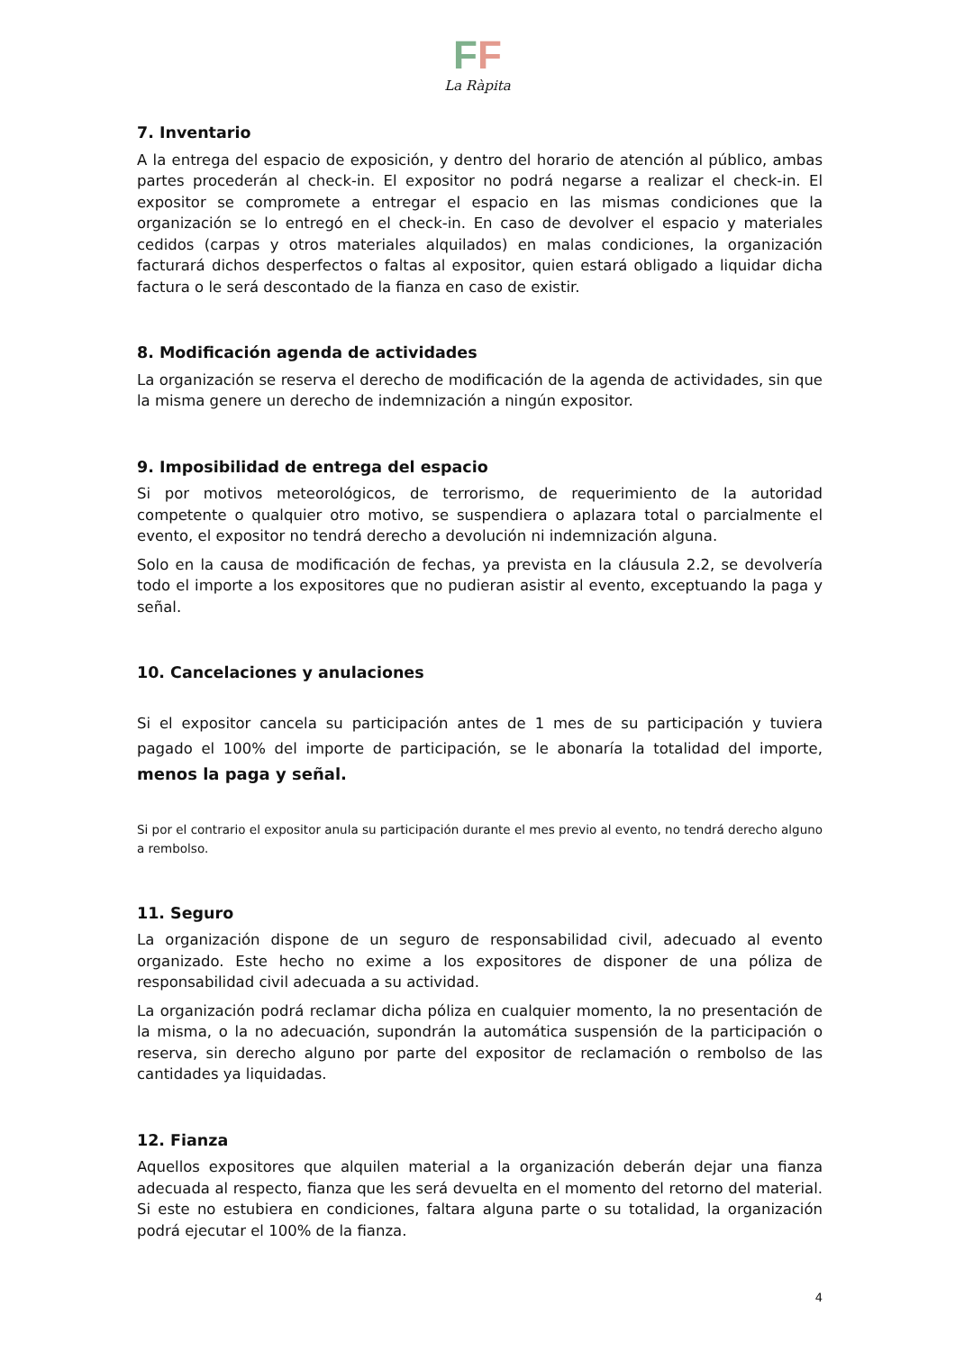FF
La Ràpita
7. Inventario
A la entrega del espacio de exposición, y dentro del horario de atención al público, ambas partes procederán al check-in. El expositor no podrá negarse a realizar el check-in. El expositor se compromete a entregar el espacio en las mismas condiciones que la organización se lo entregó en el check-in. En caso de devolver el espacio y materiales cedidos (carpas y otros materiales alquilados) en malas condiciones, la organización facturará dichos desperfectos o faltas al expositor, quien estará obligado a liquidar dicha factura o le será descontado de la fianza en caso de existir.
8. Modificación agenda de actividades
La organización se reserva el derecho de modificación de la agenda de actividades, sin que la misma genere un derecho de indemnización a ningún expositor.
9. Imposibilidad de entrega del espacio
Si por motivos meteorológicos, de terrorismo, de requerimiento de la autoridad competente o qualquier otro motivo, se suspendiera o aplazara total o parcialmente el evento, el expositor no tendrá derecho a devolución ni indemnización alguna.
Solo en la causa de modificación de fechas, ya prevista en la cláusula 2.2, se devolvería todo el importe a los expositores que no pudieran asistir al evento, exceptuando la paga y señal.
10. Cancelaciones y anulaciones
Si el expositor cancela su participación antes de 1 mes de su participación y tuviera pagado el 100% del importe de participación, se le abonaría la totalidad del importe, menos la paga y señal.
Si por el contrario el expositor anula su participación durante el mes previo al evento, no tendrá derecho alguno a rembolso.
11. Seguro
La organización dispone de un seguro de responsabilidad civil, adecuado al evento organizado. Este hecho no exime a los expositores de disponer de una póliza de responsabilidad civil adecuada a su actividad.
La organización podrá reclamar dicha póliza en cualquier momento, la no presentación de la misma, o la no adecuación, supondrán la automática suspensión de la participación o reserva, sin derecho alguno por parte del expositor de reclamación o rembolso de las cantidades ya liquidadas.
12. Fianza
Aquellos expositores que alquilen material a la organización deberán dejar una fianza adecuada al respecto, fianza que les será devuelta en el momento del retorno del material. Si este no estubiera en condiciones, faltara alguna parte o su totalidad, la organización podrá ejecutar el 100% de la fianza.
4